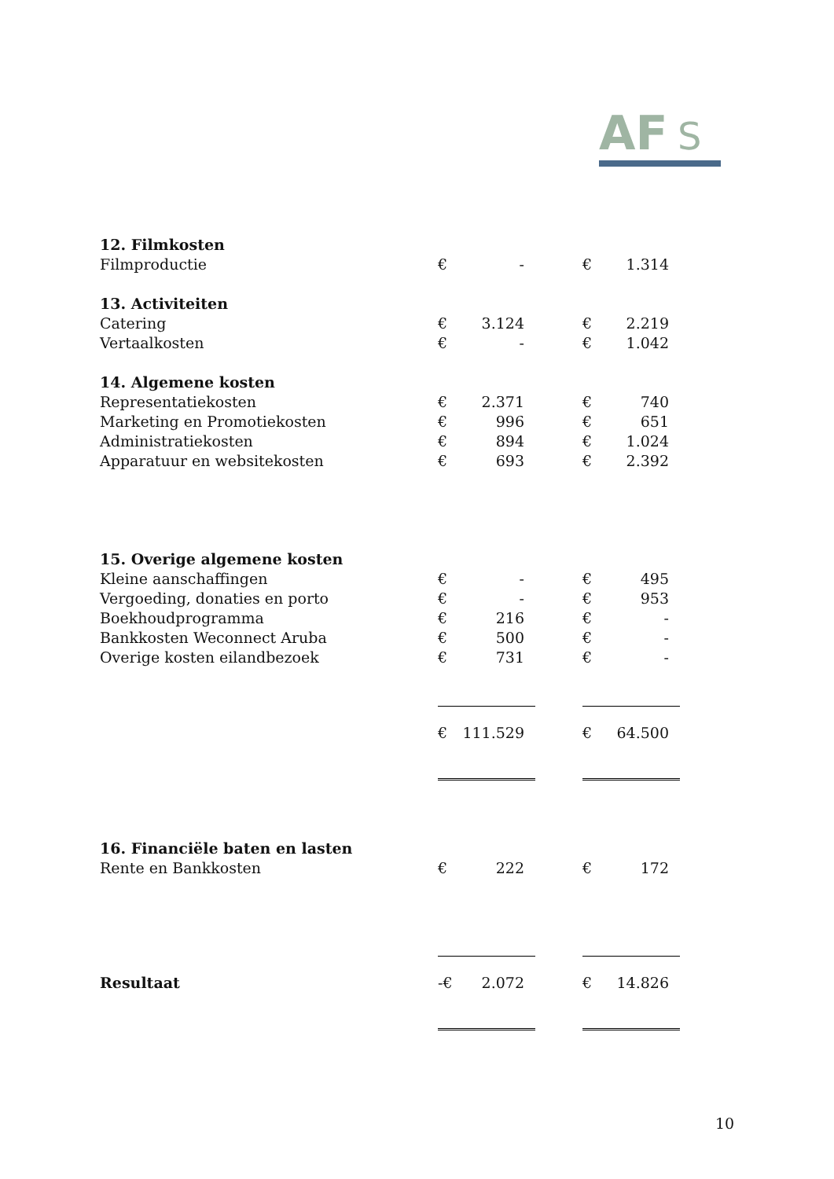AF
S
| 12. Filmkosten | | | | | |
| Filmproductie | € | - | | € | 1.314 |
| 13. Activiteiten | | | | | |
| Catering | € | 3.124 | | € | 2.219 |
| Vertaalkosten | € | - | | € | 1.042 |
| 14. Algemene kosten | | | | | |
| Representatiekosten | € | 2.371 | | € | 740 |
| Marketing en Promotiekosten | € | 996 | | € | 651 |
| Administratiekosten | € | 894 | | € | 1.024 |
| Apparatuur en websitekosten | € | 693 | | € | 2.392 |
| 15. Overige algemene kosten | | | | | |
| Kleine aanschaffingen | € | - | | € | 495 |
| Vergoeding, donaties en porto | € | - | | € | 953 |
| Boekhoudprogramma | € | 216 | | € | - |
| Bankkosten Weconnect Aruba | € | 500 | | € | - |
| Overige kosten eilandbezoek | € | 731 | | € | - |
| | € | 111.529 | | € | 64.500 |
| 16. Financiële baten en lasten | | | | | |
| Rente en Bankkosten | € | 222 | | € | 172 |
| Resultaat | -€ | 2.072 | | € | 14.826 |
10